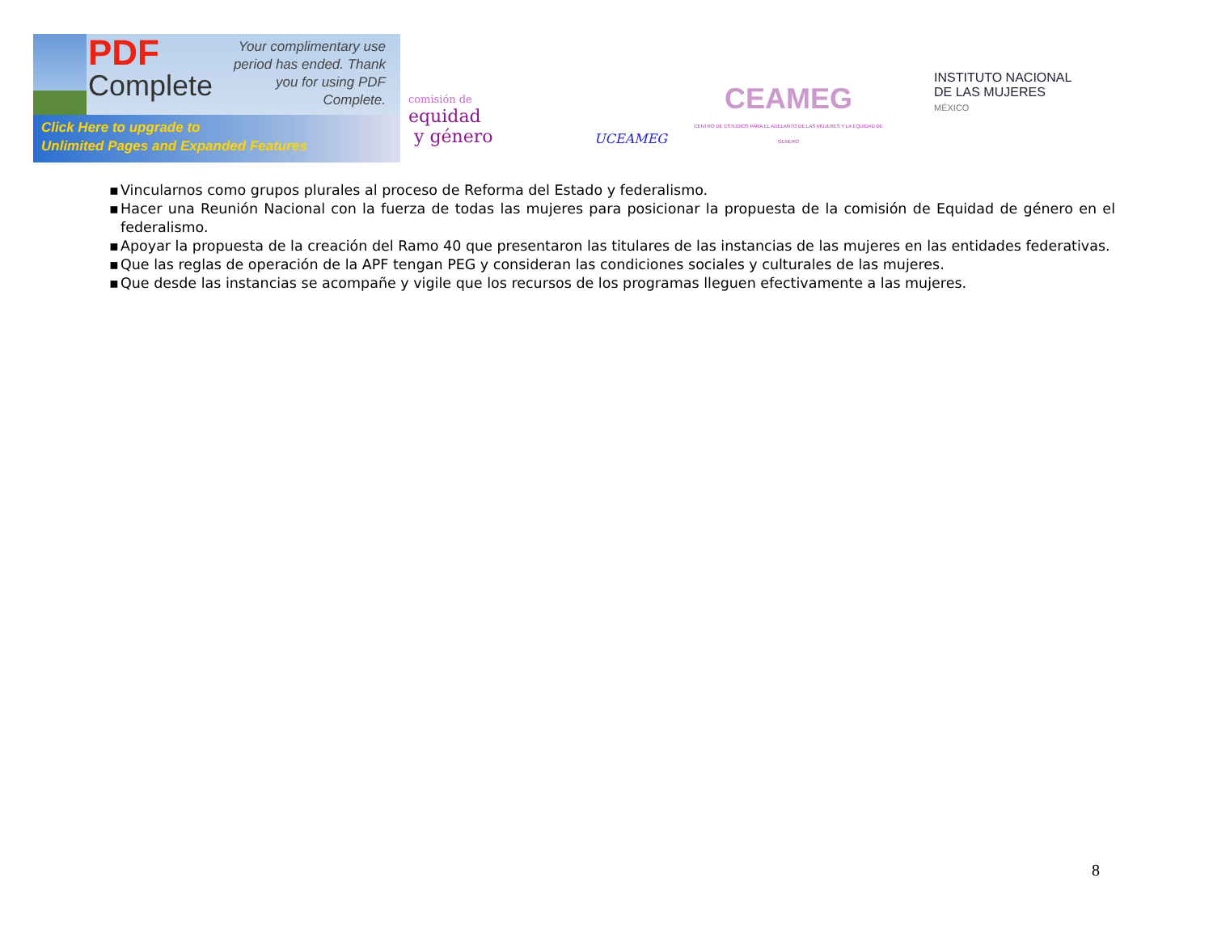PDF
Complete
Your complimentary use period has ended. Thank you for using PDF Complete.
Click Here to upgrade to
Unlimited Pages and Expanded Features
comisión de
equidad
y género
UCEAMEG
CEAMEG
CENTRO DE ESTUDIOS PARA EL ADELANTO DE LAS MUJERES Y LA EQUIDAD DE GENERO
INSTITUTO NACIONAL
DE LAS MUJERES
MÉXICO
▪ Vincularnos como grupos plurales al proceso de Reforma del Estado y federalismo.
▪ Hacer una Reunión Nacional con la fuerza de todas las mujeres para posicionar la propuesta de la comisión de Equidad de género en el federalismo.
▪ Apoyar la propuesta de la creación del Ramo 40 que presentaron las titulares de las instancias de las mujeres en las entidades federativas.
▪ Que las reglas de operación de la APF tengan PEG y consideran las condiciones sociales y culturales de las mujeres.
▪ Que desde las instancias se acompañe y vigile que los recursos de los programas lleguen efectivamente a las mujeres.
8